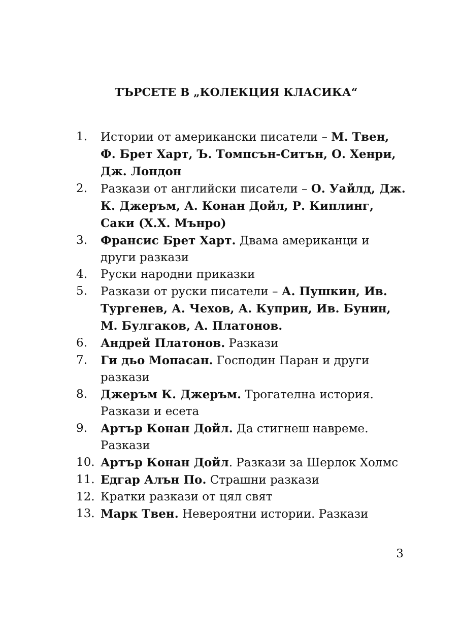ТЪРСЕТЕ В „КОЛЕКЦИЯ КЛАСИКА“
1. Истории от американски писатели – М. Твен, Ф. Брет Харт, Ъ. Томпсън-Ситън, О. Хенри, Дж. Лондон
2. Разкази от английски писатели – О. Уайлд, Дж. К. Джеръм, А. Конан Дойл, Р. Киплинг, Саки (Х.Х. Мънро)
3. Франсис Брет Харт. Двама американци и други разкази
4. Руски народни приказки
5. Разкази от руски писатели – А. Пушкин, Ив. Тургенев, А. Чехов, А. Куприн, Ив. Бунин, М. Булгаков, А. Платонов.
6. Андрей Платонов. Разкази
7. Ги дьо Мопасан. Господин Паран и други разкази
8. Джеръм К. Джеръм. Трогателна история. Разкази и есета
9. Артър Конан Дойл. Да стигнеш навреме. Разкази
10. Артър Конан Дойл. Разкази за Шерлок Холмс
11. Едгар Алън По. Страшни разкази
12. Кратки разкази от цял свят
13. Марк Твен. Невероятни истории. Разкази
3